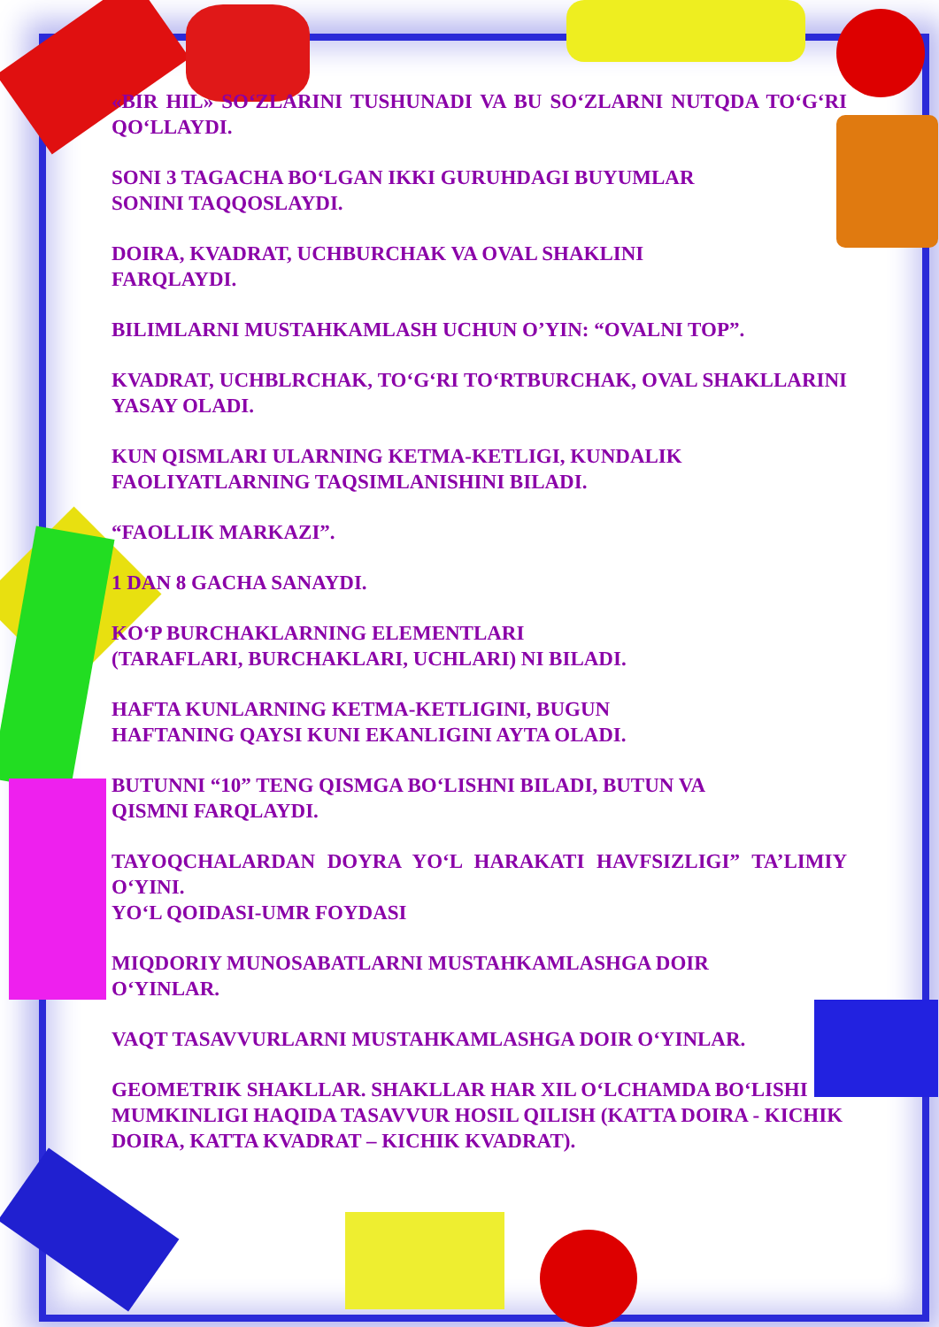«BIR HIL» SO‘ZLARINI TUSHUNADI VA BU SO‘ZLARNI NUTQDA TO‘G‘RI QO‘LLAYDI.
SONI 3 TAGACHA BO‘LGAN IKKI GURUHDAGI BUYUMLAR
SONINI TAQQOSLAYDI.
DOIRA, KVADRAT, UCHBURCHAK VA OVAL SHAKLINI
FARQLAYDI.
BILIMLARNI MUSTAHKAMLASH UCHUN O’YIN: “OVALNI TOP”.
KVADRAT, UCHBLRCHAK, TO‘G‘RI TO‘RTBURCHAK, OVAL SHAKLLARINI YASAY OLADI.
KUN QISMLARI ULARNING KETMA-KETLIGI, KUNDALIK
FAOLIYATLARNING TAQSIMLANISHINI BILADI.
“FAOLLIK MARKAZI”.
1 DAN 8 GACHA SANAYDI.
KO‘P BURCHAKLARNING ELEMENTLARI
(TARAFLARI, BURCHAKLARI, UCHLARI) NI BILADI.
HAFTA KUNLARNING KETMA-KETLIGINI, BUGUN
HAFTANING QAYSI KUNI EKANLIGINI AYTA OLADI.
BUTUNNI “10” TENG QISMGA BO‘LISHNI BILADI, BUTUN VA
QISMNI FARQLAYDI.
TAYOQCHALARDAN DOYRA YO‘L HARAKATI HAVFSIZLIGI” TA’LIMIY O‘YINI.
YO‘L QOIDASI-UMR FOYDASI
MIQDORIY MUNOSABATLARNI MUSTAHKAMLASHGA DOIR
O‘YINLAR.
VAQT TASAVVURLARNI MUSTAHKAMLASHGA DOIR O‘YINLAR.
GEOMETRIK SHAKLLAR. SHAKLLAR HAR XIL O‘LCHAMDA BO‘LISHI MUMKINLIGI HAQIDA TASAVVUR HOSIL QILISH (KATTA DOIRA - KICHIK DOIRA, KATTA KVADRAT – KICHIK KVADRAT).